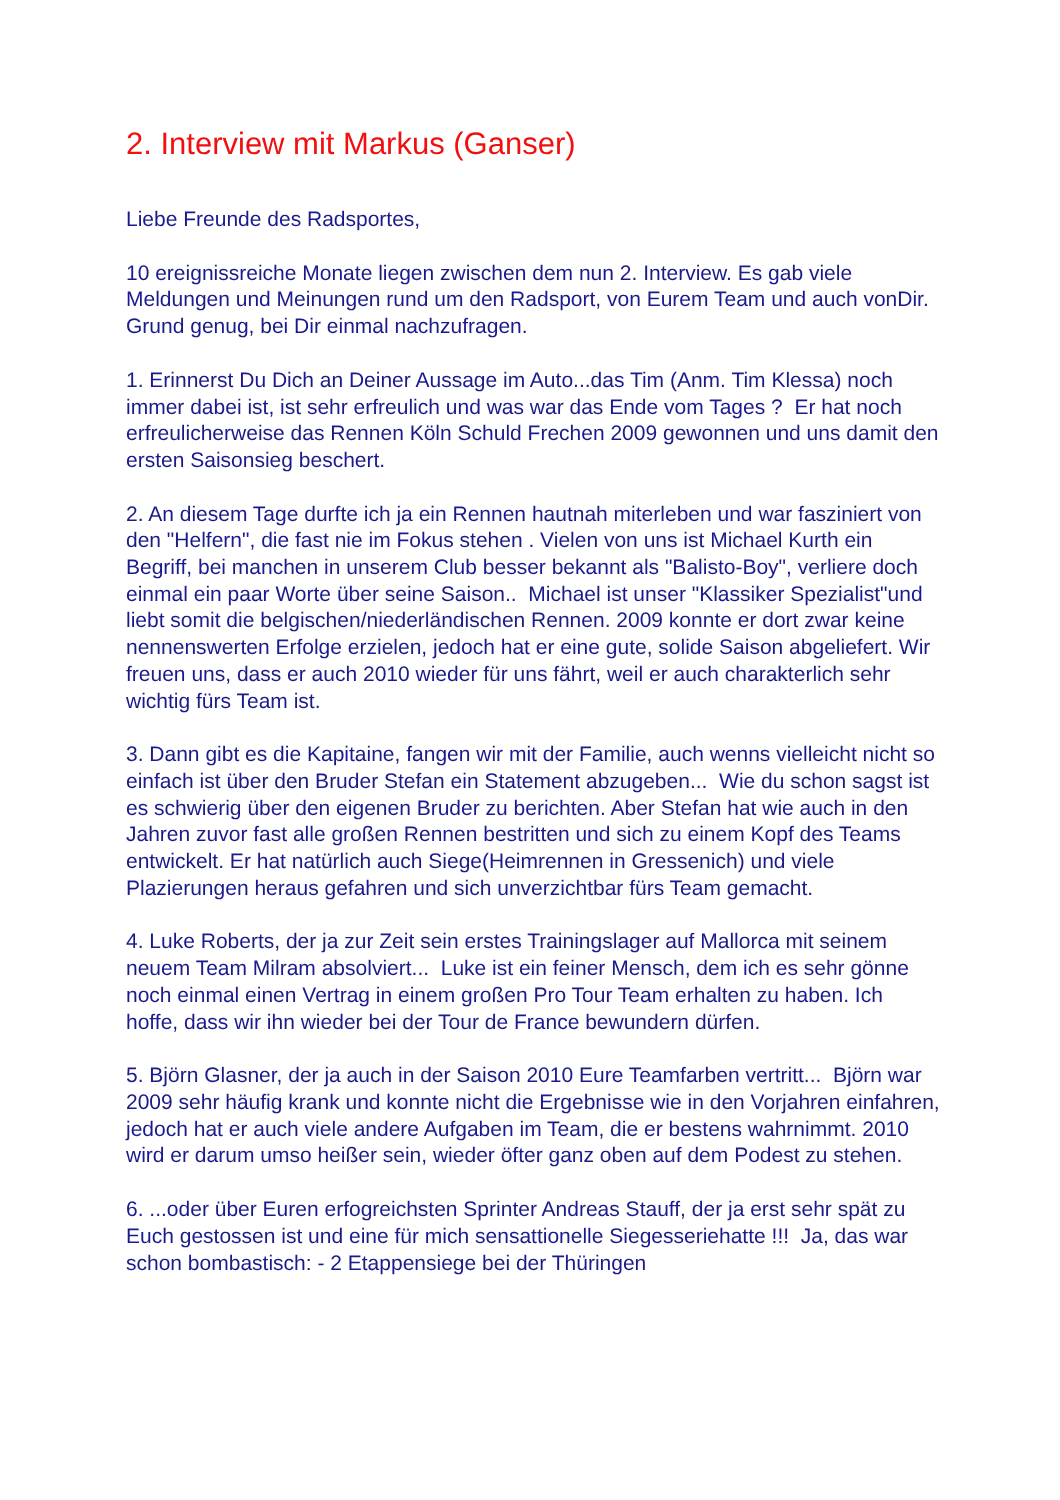2. Interview mit Markus (Ganser)
Liebe Freunde des Radsportes,
10 ereignissreiche Monate liegen zwischen dem nun 2. Interview. Es gab viele Meldungen und Meinungen rund um den Radsport, von Eurem Team und auch vonDir. Grund genug, bei Dir einmal nachzufragen.
1. Erinnerst Du Dich an Deiner Aussage im Auto...das Tim (Anm. Tim Klessa) noch immer dabei ist, ist sehr erfreulich und was war das Ende vom Tages ? Er hat noch erfreulicherweise das Rennen Köln Schuld Frechen 2009 gewonnen und uns damit den ersten Saisonsieg beschert.
2. An diesem Tage durfte ich ja ein Rennen hautnah miterleben und war fasziniert von den "Helfern", die fast nie im Fokus stehen . Vielen von uns ist Michael Kurth ein Begriff, bei manchen in unserem Club besser bekannt als "Balisto-Boy", verliere doch einmal ein paar Worte über seine Saison.. Michael ist unser "Klassiker Spezialist"und liebt somit die belgischen/niederländischen Rennen. 2009 konnte er dort zwar keine nennenswerten Erfolge erzielen, jedoch hat er eine gute, solide Saison abgeliefert. Wir freuen uns, dass er auch 2010 wieder für uns fährt, weil er auch charakterlich sehr wichtig fürs Team ist.
3. Dann gibt es die Kapitaine, fangen wir mit der Familie, auch wenns vielleicht nicht so einfach ist über den Bruder Stefan ein Statement abzugeben... Wie du schon sagst ist es schwierig über den eigenen Bruder zu berichten. Aber Stefan hat wie auch in den Jahren zuvor fast alle großen Rennen bestritten und sich zu einem Kopf des Teams entwickelt. Er hat natürlich auch Siege(Heimrennen in Gressenich) und viele Plazierungen heraus gefahren und sich unverzichtbar fürs Team gemacht.
4. Luke Roberts, der ja zur Zeit sein erstes Trainingslager auf Mallorca mit seinem neuem Team Milram absolviert... Luke ist ein feiner Mensch, dem ich es sehr gönne noch einmal einen Vertrag in einem großen Pro Tour Team erhalten zu haben. Ich hoffe, dass wir ihn wieder bei der Tour de France bewundern dürfen.
5. Björn Glasner, der ja auch in der Saison 2010 Eure Teamfarben vertritt... Björn war 2009 sehr häufig krank und konnte nicht die Ergebnisse wie in den Vorjahren einfahren, jedoch hat er auch viele andere Aufgaben im Team, die er bestens wahrnimmt. 2010 wird er darum umso heißer sein, wieder öfter ganz oben auf dem Podest zu stehen.
6. ...oder über Euren erfogreichsten Sprinter Andreas Stauff, der ja erst sehr spät zu Euch gestossen ist und eine für mich sensattionelle Siegesseriehatte !!! Ja, das war schon bombastisch: - 2 Etappensiege bei der Thüringen